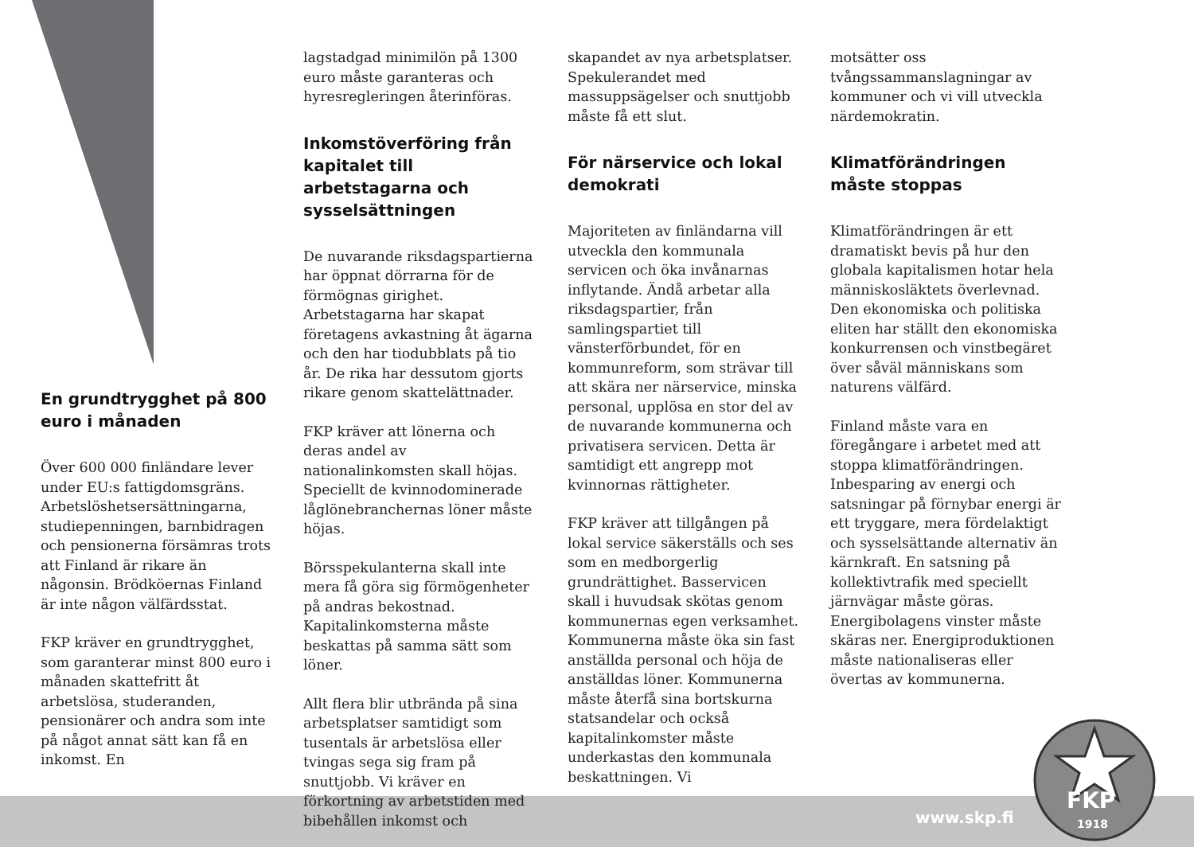En grundtrygghet på 800 euro i månaden
Över 600 000 finländare lever under EU:s fattigdomsgräns. Arbetslöshetsersättningarna, studiepenningen, barnbidragen och pensionerna försämras trots att Finland är rikare än någonsin. Brödköernas Finland är inte någon välfärdsstat.
FKP kräver en grundtrygghet, som garanterar minst 800 euro i månaden skattefritt åt arbetslösa, studeranden, pensionärer och andra som inte på något annat sätt kan få en inkomst. En
lagstadgad minimilön på 1300 euro måste garanteras och hyresregleringen återinföras.
Inkomstöverföring från kapitalet till arbetstagarna och sysselsättningen
De nuvarande riksdagspartierna har öppnat dörrarna för de förmögnas girighet. Arbetstagarna har skapat företagens avkastning åt ägarna och den har tiodubblats på tio år. De rika har dessutom gjorts rikare genom skattelättnader.
FKP kräver att lönerna och deras andel av nationalinkomsten skall höjas. Speciellt de kvinnodominerade låglönebranchernas löner måste höjas.
Börsspekulanterna skall inte mera få göra sig förmögenheter på andras bekostnad. Kapitalinkomsterna måste beskattas på samma sätt som löner.
Allt flera blir utbrända på sina arbetsplatser samtidigt som tusentals är arbetslösa eller tvingas sega sig fram på snuttjobb. Vi kräver en förkortning av arbetstiden med bibehållen inkomst och
skapandet av nya arbetsplatser. Spekulerandet med massuppsägelser och snuttjobb måste få ett slut.
För närservice och lokal demokrati
Majoriteten av finländarna vill utveckla den kommunala servicen och öka invånarnas inflytande. Ändå arbetar alla riksdagspartier, från samlingspartiet till vänsterförbundet, för en kommunreform, som strävar till att skära ner närservice, minska personal, upplösa en stor del av de nuvarande kommunerna och privatisera servicen. Detta är samtidigt ett angrepp mot kvinnornas rättigheter.
FKP kräver att tillgången på lokal service säkerställs och ses som en medborgerlig grundrättighet. Basservicen skall i huvudsak skötas genom kommunernas egen verksamhet. Kommunerna måste öka sin fast anställda personal och höja de anställdas löner. Kommunerna måste återfå sina bortskurna statsandelar och också kapitalinkomster måste underkastas den kommunala beskattningen. Vi
motsätter oss tvångssammanslagningar av kommuner och vi vill utveckla närdemokratin.
Klimatförändringen måste stoppas
Klimatförändringen är ett dramatiskt bevis på hur den globala kapitalismen hotar hela människosläktets överlevnad. Den ekonomiska och politiska eliten har ställt den ekonomiska konkurrensen och vinstbegäret över såväl människans som naturens välfärd.
Finland måste vara en föregångare i arbetet med att stoppa klimatförändringen. Inbesparing av energi och satsningar på förnybar energi är ett tryggare, mera fördelaktigt och sysselsättande alternativ än kärnkraft. En satsning på kollektivtrafik med speciellt järnvägar måste göras. Energibolagens vinster måste skäras ner. Energiproduktionen måste nationaliseras eller övertas av kommunerna.
www.skp.fi
FKP
1918